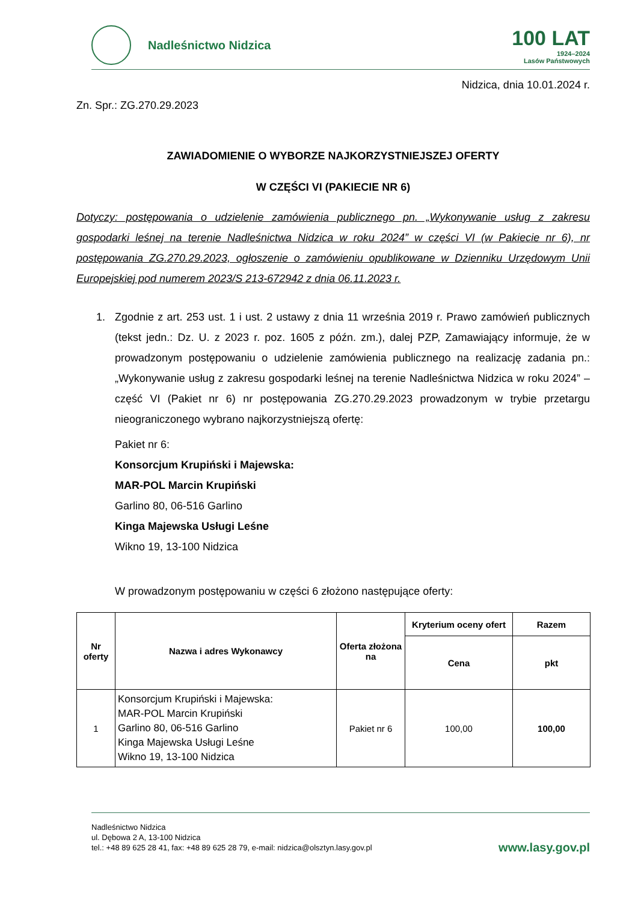Nadleśnictwo Nidzica
100 LAT
1924–2024
Lasów Państwowych
Nidzica, dnia 10.01.2024 r.
Zn. Spr.: ZG.270.29.2023
ZAWIADOMIENIE O WYBORZE NAJKORZYSTNIEJSZEJ OFERTY
W CZĘŚCI VI (PAKIECIE NR 6)
Dotyczy: postępowania o udzielenie zamówienia publicznego pn. „Wykonywanie usług z zakresu gospodarki leśnej na terenie Nadleśnictwa Nidzica w roku 2024” w części VI (w Pakiecie nr 6), nr postępowania ZG.270.29.2023, ogłoszenie o zamówieniu opublikowane w Dzienniku Urzędowym Unii Europejskiej pod numerem 2023/S 213-672942 z dnia 06.11.2023 r.
1. Zgodnie z art. 253 ust. 1 i ust. 2 ustawy z dnia 11 września 2019 r. Prawo zamówień publicznych (tekst jedn.: Dz. U. z 2023 r. poz. 1605 z późn. zm.), dalej PZP, Zamawiający informuje, że w prowadzonym postępowaniu o udzielenie zamówienia publicznego na realizację zadania pn.: „Wykonywanie usług z zakresu gospodarki leśnej na terenie Nadleśnictwa Nidzica w roku 2024” – część VI (Pakiet nr 6) nr postępowania ZG.270.29.2023 prowadzonym w trybie przetargu nieograniczonego wybrano najkorzystniejszą ofertę:
Pakiet nr 6:
Konsorcjum Krupiński i Majewska:
MAR-POL Marcin Krupiński
Garlino 80, 06-516 Garlino
Kinga Majewska Usługi Leśne
Wikno 19, 13-100 Nidzica
W prowadzonym postępowaniu w części 6 złożono następujące oferty:
| Nr oferty | Nazwa i adres Wykonawcy | Oferta złożona na | Kryterium oceny ofert | Razem |
| --- | --- | --- | --- | --- |
| | | | Cena | pkt |
| 1 | Konsorcjum Krupiński i Majewska: MAR-POL Marcin Krupiński Garlino 80, 06-516 Garlino Kinga Majewska Usługi Leśne Wikno 19, 13-100 Nidzica | Pakiet nr 6 | 100,00 | 100,00 |
Nadleśnictwo Nidzica
ul. Dębowa 2 A, 13-100 Nidzica
tel.: +48 89 625 28 41, fax: +48 89 625 28 79, e-mail: nidzica@olsztyn.lasy.gov.pl
www.lasy.gov.pl